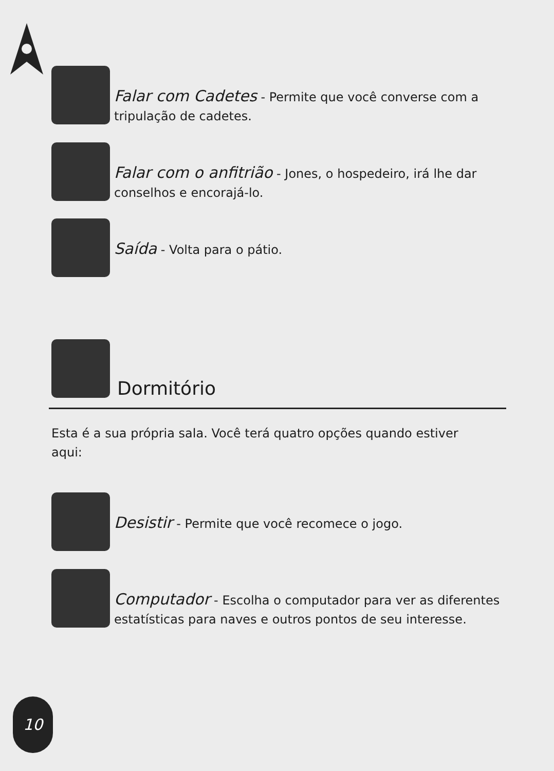Falar com Cadetes - Permite que você converse com a tripulação de cadetes.
Falar com o anfitrião - Jones, o hospedeiro, irá lhe dar conselhos e encorajá-lo.
Saída - Volta para o pátio.
Dormitório
Esta é a sua própria sala. Você terá quatro opções quando estiver aqui:
Desistir - Permite que você recomece o jogo.
Computador - Escolha o computador para ver as diferentes estatísticas para naves e outros pontos de seu interesse.
10